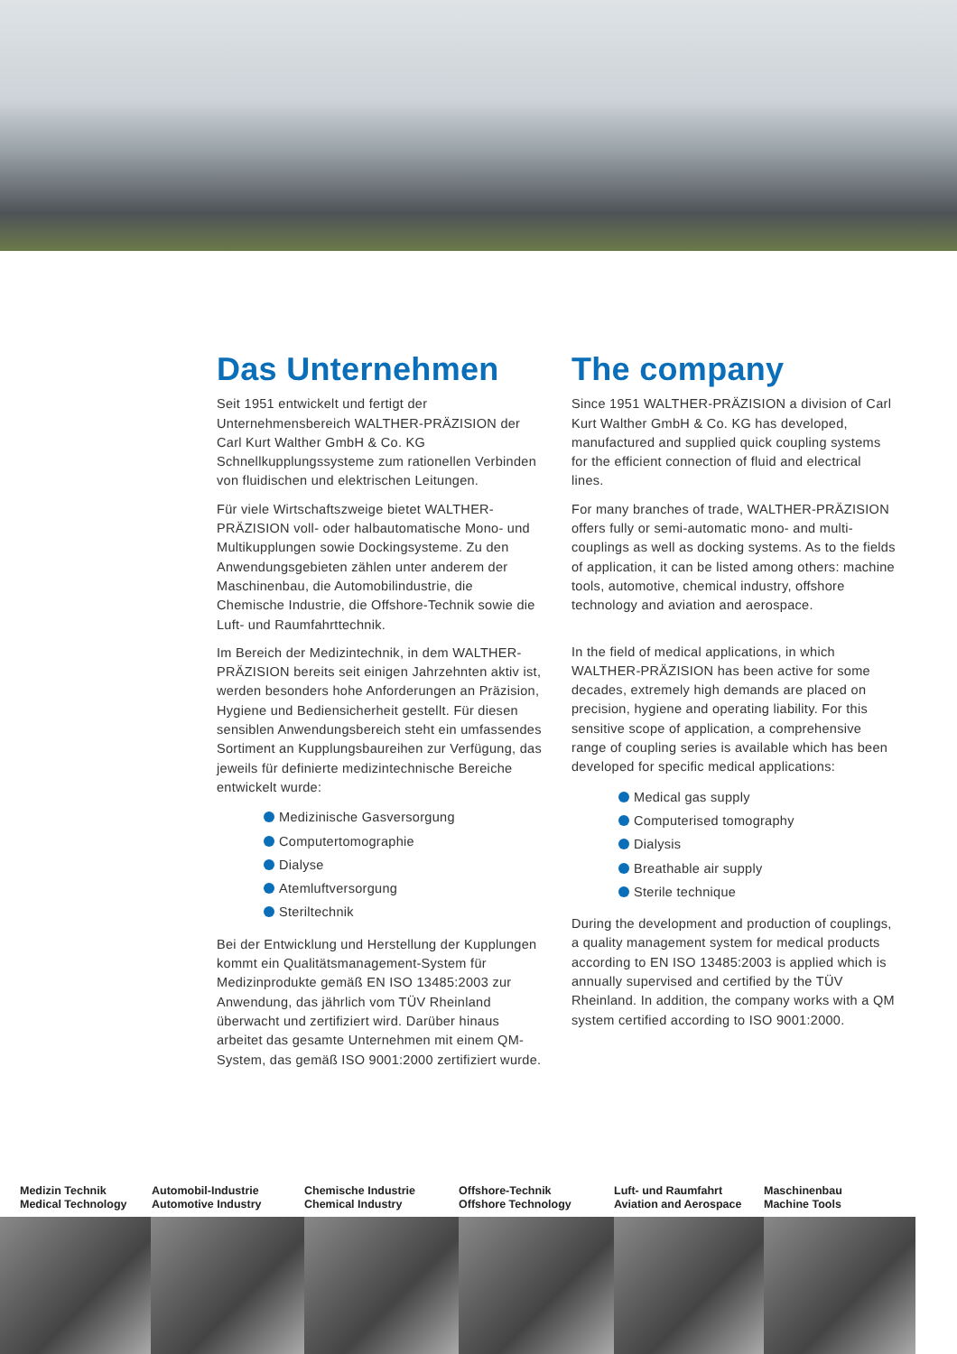Das Unternehmen
Seit 1951 entwickelt und fertigt der Unternehmensbereich WALTHER-PRÄZISION der Carl Kurt Walther GmbH & Co. KG Schnellkupplungssysteme zum rationellen Verbinden von fluidischen und elektrischen Leitungen.
Für viele Wirtschaftszweige bietet WALTHER-PRÄZISION voll- oder halbautomatische Mono- und Multikupplungen sowie Dockingsysteme. Zu den Anwendungsgebieten zählen unter anderem der Maschinenbau, die Automobilindustrie, die Chemische Industrie, die Offshore-Technik sowie die Luft- und Raumfahrttechnik.
Im Bereich der Medizintechnik, in dem WALTHER-PRÄZISION bereits seit einigen Jahrzehnten aktiv ist, werden besonders hohe Anforderungen an Präzision, Hygiene und Bediensicherheit gestellt. Für diesen sensiblen Anwendungsbereich steht ein umfassendes Sortiment an Kupplungsbaureihen zur Verfügung, das jeweils für definierte medizintechnische Bereiche entwickelt wurde:
Medizinische Gasversorgung
Computertomographie
Dialyse
Atemluftversorgung
Steriltechnik
Bei der Entwicklung und Herstellung der Kupplungen kommt ein Qualitätsmanagement-System für Medizinprodukte gemäß EN ISO 13485:2003 zur Anwendung, das jährlich vom TÜV Rheinland überwacht und zertifiziert wird. Darüber hinaus arbeitet das gesamte Unternehmen mit einem QM-System, das gemäß ISO 9001:2000 zertifiziert wurde.
The company
Since 1951 WALTHER-PRÄZISION a division of Carl Kurt Walther GmbH & Co. KG has developed, manufactured and supplied quick coupling systems for the efficient connection of fluid and electrical lines.
For many branches of trade, WALTHER-PRÄZISION offers fully or semi-automatic mono- and multi-couplings as well as docking systems. As to the fields of application, it can be listed among others: machine tools, automotive, chemical industry, offshore technology and aviation and aerospace.
In the field of medical applications, in which WALTHER-PRÄZISION has been active for some decades, extremely high demands are placed on precision, hygiene and operating liability. For this sensitive scope of application, a comprehensive range of coupling series is available which has been developed for specific medical applications:
Medical gas supply
Computerised tomography
Dialysis
Breathable air supply
Sterile technique
During the development and production of couplings, a quality management system for medical products according to EN ISO 13485:2003 is applied which is annually supervised and certified by the TÜV Rheinland. In addition, the company works with a QM system certified according to ISO 9001:2000.
Medizin Technik
Medical Technology
Automobil-Industrie
Automotive Industry
Chemische Industrie
Chemical Industry
Offshore-Technik
Offshore Technology
Luft- und Raumfahrt
Aviation and Aerospace
Maschinenbau
Machine Tools